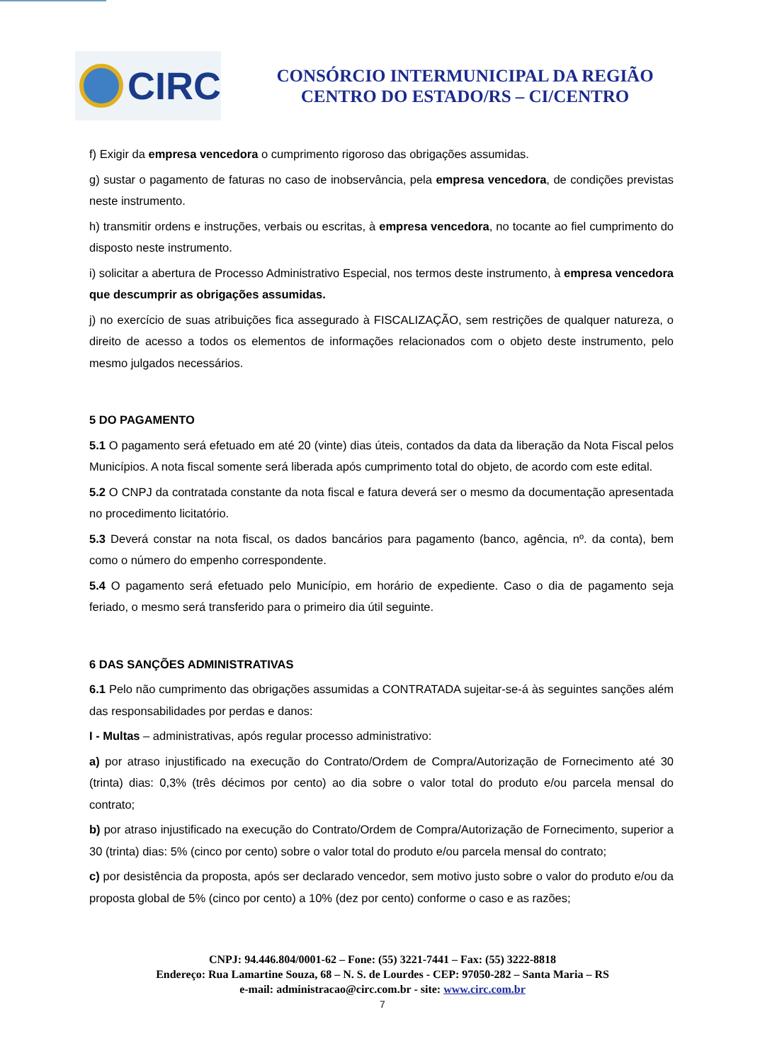CIRC
CONSÓRCIO INTERMUNICIPAL DA REGIÃO
CENTRO DO ESTADO/RS – CI/CENTRO
f) Exigir da empresa vencedora o cumprimento rigoroso das obrigações assumidas.
g) sustar o pagamento de faturas no caso de inobservância, pela empresa vencedora, de condições previstas neste instrumento.
h) transmitir ordens e instruções, verbais ou escritas, à empresa vencedora, no tocante ao fiel cumprimento do disposto neste instrumento.
i) solicitar a abertura de Processo Administrativo Especial, nos termos deste instrumento, à empresa vencedora que descumprir as obrigações assumidas.
j) no exercício de suas atribuições fica assegurado à FISCALIZAÇÃO, sem restrições de qualquer natureza, o direito de acesso a todos os elementos de informações relacionados com o objeto deste instrumento, pelo mesmo julgados necessários.
5 DO PAGAMENTO
5.1 O pagamento será efetuado em até 20 (vinte) dias úteis, contados da data da liberação da Nota Fiscal pelos Municípios. A nota fiscal somente será liberada após cumprimento total do objeto, de acordo com este edital.
5.2 O CNPJ da contratada constante da nota fiscal e fatura deverá ser o mesmo da documentação apresentada no procedimento licitatório.
5.3 Deverá constar na nota fiscal, os dados bancários para pagamento (banco, agência, nº. da conta), bem como o número do empenho correspondente.
5.4 O pagamento será efetuado pelo Município, em horário de expediente. Caso o dia de pagamento seja feriado, o mesmo será transferido para o primeiro dia útil seguinte.
6 DAS SANÇÕES ADMINISTRATIVAS
6.1 Pelo não cumprimento das obrigações assumidas a CONTRATADA sujeitar-se-á às seguintes sanções além das responsabilidades por perdas e danos:
I - Multas – administrativas, após regular processo administrativo:
a) por atraso injustificado na execução do Contrato/Ordem de Compra/Autorização de Fornecimento até 30 (trinta) dias: 0,3% (três décimos por cento) ao dia sobre o valor total do produto e/ou parcela mensal do contrato;
b) por atraso injustificado na execução do Contrato/Ordem de Compra/Autorização de Fornecimento, superior a 30 (trinta) dias: 5% (cinco por cento) sobre o valor total do produto e/ou parcela mensal do contrato;
c) por desistência da proposta, após ser declarado vencedor, sem motivo justo sobre o valor do produto e/ou da proposta global de 5% (cinco por cento) a 10% (dez por cento) conforme o caso e as razões;
CNPJ: 94.446.804/0001-62 – Fone: (55) 3221-7441 – Fax: (55) 3222-8818
Endereço: Rua Lamartine Souza, 68 – N. S. de Lourdes - CEP: 97050-282 – Santa Maria – RS
e-mail: administracao@circ.com.br - site: www.circ.com.br
7